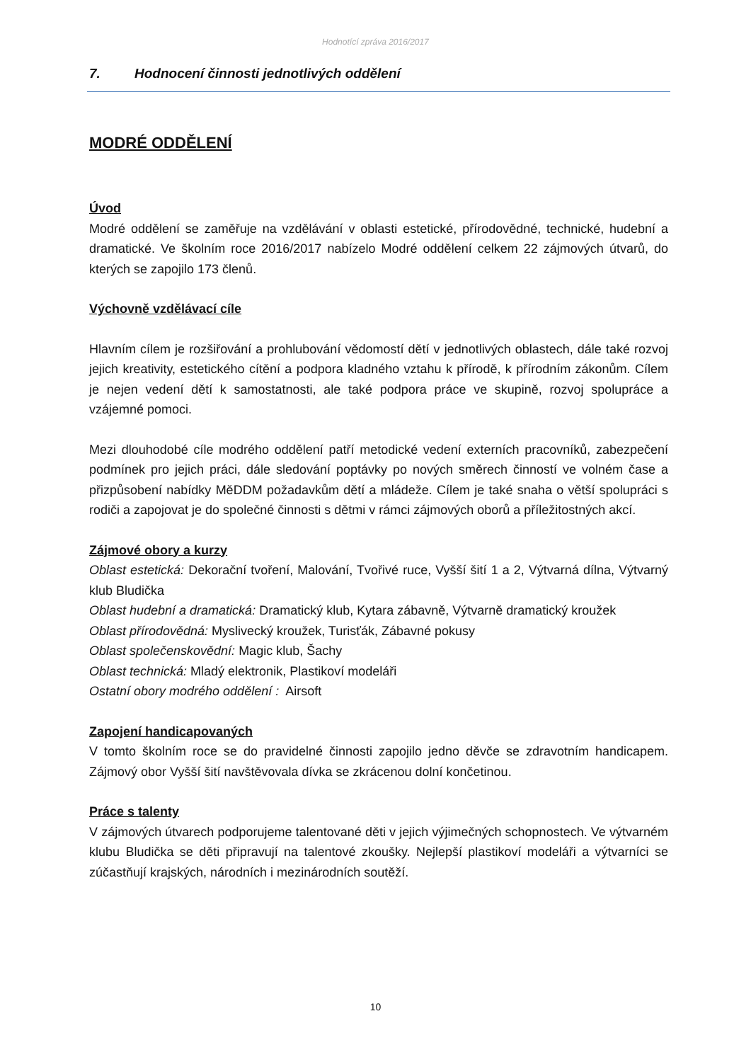Hodnotící zpráva 2016/2017
7. Hodnocení činnosti jednotlivých oddělení
MODRÉ ODDĚLENÍ
Úvod
Modré oddělení se zaměřuje na vzdělávání v oblasti estetické, přírodovědné, technické, hudební a dramatické. Ve školním roce 2016/2017 nabízelo Modré oddělení celkem 22 zájmových útvarů, do kterých se zapojilo 173 členů.
Výchovně vzdělávací cíle
Hlavním cílem je rozšiřování a prohlubování vědomostí dětí v jednotlivých oblastech, dále také rozvoj jejich kreativity, estetického cítění a podpora kladného vztahu k přírodě, k přírodním zákonům. Cílem je nejen vedení dětí k samostatnosti, ale také podpora práce ve skupině, rozvoj spolupráce a vzájemné pomoci.
Mezi dlouhodobé cíle modrého oddělení patří metodické vedení externích pracovníků, zabezpečení podmínek pro jejich práci, dále sledování poptávky po nových směrech činností ve volném čase a přizpůsobení nabídky MěDDM požadavkům dětí a mládeže. Cílem je také snaha o větší spolupráci s rodiči a zapojovat je do společné činnosti s dětmi v rámci zájmových oborů a příležitostných akcí.
Zájmové obory a kurzy
Oblast estetická: Dekorační tvoření, Malování, Tvořivé ruce, Vyšší šití 1 a 2, Výtvarná dílna, Výtvarný klub Bludička
Oblast hudební a dramatická: Dramatický klub, Kytara zábavně, Výtvarně dramatický kroužek
Oblast přírodovědná: Myslivecký kroužek, Turisťák, Zábavné pokusy
Oblast společenskovědní: Magic klub, Šachy
Oblast technická: Mladý elektronik, Plastikoví modeláři
Ostatní obory modrého oddělení : Airsoft
Zapojení handicapovaných
V tomto školním roce se do pravidelné činnosti zapojilo jedno děvče se zdravotním handicapem. Zájmový obor Vyšší šití navštěvovala dívka se zkrácenou dolní končetinou.
Práce s talenty
V zájmových útvarech podporujeme talentované děti v jejich výjimečných schopnostech. Ve výtvarném klubu Bludička se děti připravují na talentové zkoušky. Nejlepší plastikoví modeláři a výtvarníci se zúčastňují krajských, národních i mezinárodních soutěží.
10